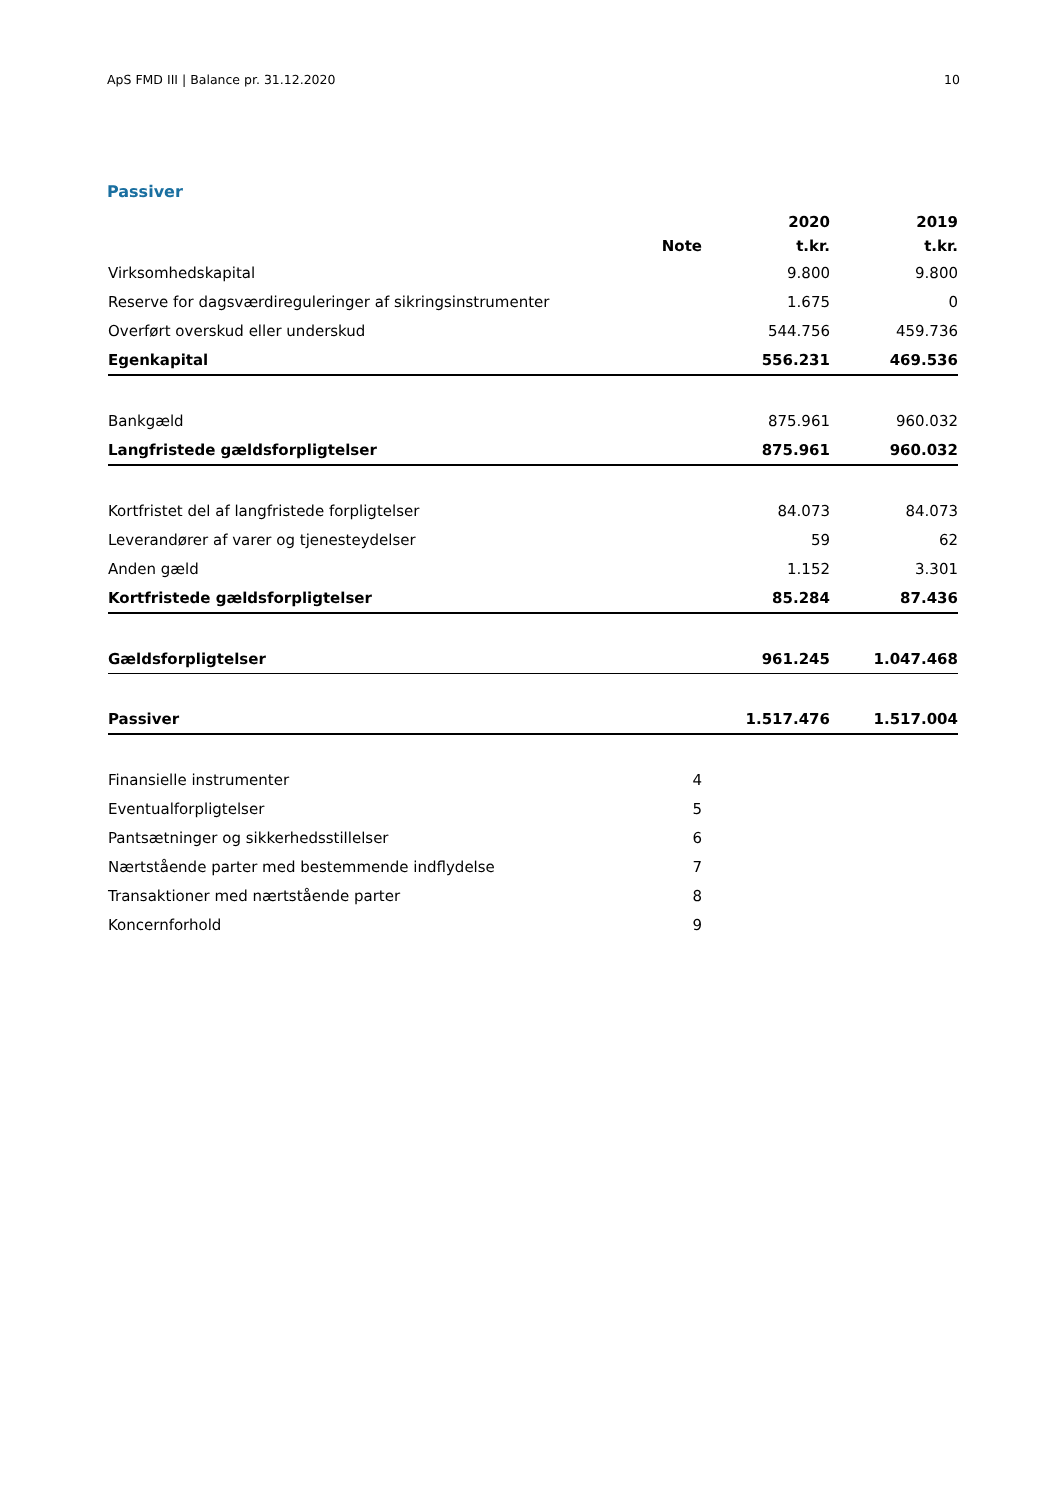ApS FMD III | Balance pr. 31.12.2020 10
Passiver
| | | 2020 | 2019 |
| --- | --- | --- | --- |
| | Note | t.kr. | t.kr. |
| Virksomhedskapital | | 9.800 | 9.800 |
| Reserve for dagsværdireguleringer af sikringsinstrumenter | | 1.675 | 0 |
| Overført overskud eller underskud | | 544.756 | 459.736 |
| Egenkapital | | 556.231 | 469.536 |
| Bankgæld | | 875.961 | 960.032 |
| Langfristede gældsforpligtelser | | 875.961 | 960.032 |
| Kortfristet del af langfristede forpligtelser | | 84.073 | 84.073 |
| Leverandører af varer og tjenesteydelser | | 59 | 62 |
| Anden gæld | | 1.152 | 3.301 |
| Kortfristede gældsforpligtelser | | 85.284 | 87.436 |
| Gældsforpligtelser | | 961.245 | 1.047.468 |
| Passiver | | 1.517.476 | 1.517.004 |
| Finansielle instrumenter | 4 | | |
| Eventualforpligtelser | 5 | | |
| Pantsætninger og sikkerhedsstillelser | 6 | | |
| Nærtstående parter med bestemmende indflydelse | 7 | | |
| Transaktioner med nærtstående parter | 8 | | |
| Koncernforhold | 9 | | |